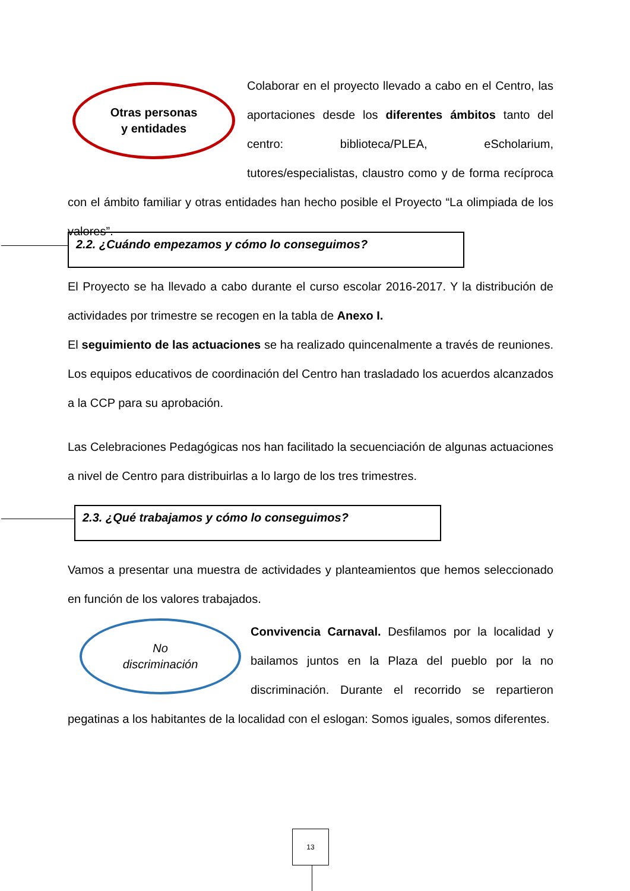Otras personas
y entidades
Colaborar en el proyecto llevado a cabo en el Centro, las aportaciones desde los diferentes ámbitos tanto del centro: biblioteca/PLEA, eScholarium, tutores/especialistas, claustro como y de forma recíproca con el ámbito familiar y otras entidades han hecho posible el Proyecto “La olimpiada de los valores”.
2.2. ¿Cuándo empezamos y cómo lo conseguimos?
El Proyecto se ha llevado a cabo durante el curso escolar 2016-2017. Y la distribución de actividades por trimestre se recogen en la tabla de Anexo I.
El seguimiento de las actuaciones se ha realizado quincenalmente a través de reuniones. Los equipos educativos de coordinación del Centro han trasladado los acuerdos alcanzados a la CCP para su aprobación.
Las Celebraciones Pedagógicas nos han facilitado la secuenciación de algunas actuaciones a nivel de Centro para distribuirlas a lo largo de los tres trimestres.
2.3. ¿Qué trabajamos y cómo lo conseguimos?
Vamos a presentar una muestra de actividades y planteamientos que hemos seleccionado en función de los valores trabajados.
No
discriminación
Convivencia Carnaval. Desfilamos por la localidad y bailamos juntos en la Plaza del pueblo por la no discriminación. Durante el recorrido se repartieron pegatinas a los habitantes de la localidad con el eslogan: Somos iguales, somos diferentes.
13